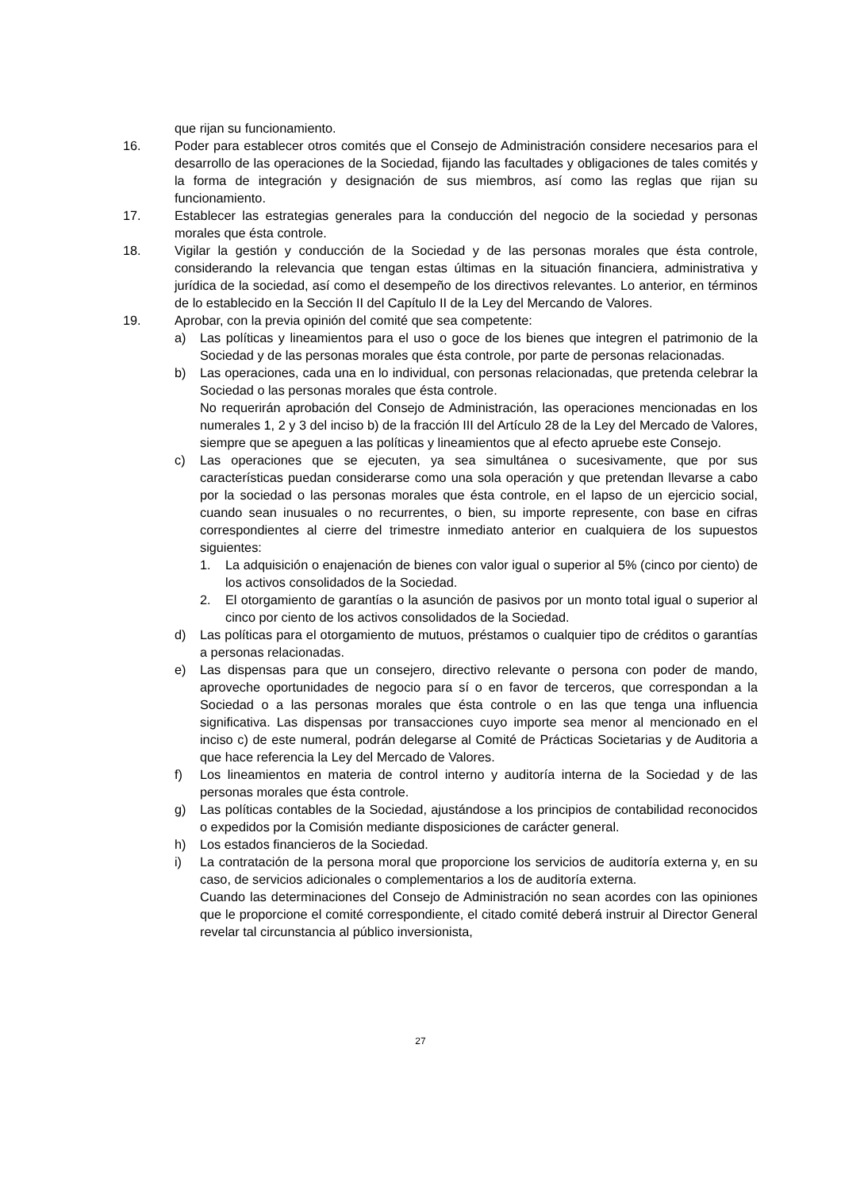que rijan su funcionamiento.
16. Poder para establecer otros comités que el Consejo de Administración considere necesarios para el desarrollo de las operaciones de la Sociedad, fijando las facultades y obligaciones de tales comités y la forma de integración y designación de sus miembros, así como las reglas que rijan su funcionamiento.
17. Establecer las estrategias generales para la conducción del negocio de la sociedad y personas morales que ésta controle.
18. Vigilar la gestión y conducción de la Sociedad y de las personas morales que ésta controle, considerando la relevancia que tengan estas últimas en la situación financiera, administrativa y jurídica de la sociedad, así como el desempeño de los directivos relevantes. Lo anterior, en términos de lo establecido en la Sección II del Capítulo II de la Ley del Mercando de Valores.
19. Aprobar, con la previa opinión del comité que sea competente:
a) Las políticas y lineamientos para el uso o goce de los bienes que integren el patrimonio de la Sociedad y de las personas morales que ésta controle, por parte de personas relacionadas.
b) Las operaciones, cada una en lo individual, con personas relacionadas, que pretenda celebrar la Sociedad o las personas morales que ésta controle.
No requerirán aprobación del Consejo de Administración, las operaciones mencionadas en los numerales 1, 2 y 3 del inciso b) de la fracción III del Artículo 28 de la Ley del Mercado de Valores, siempre que se apeguen a las políticas y lineamientos que al efecto apruebe este Consejo.
c) Las operaciones que se ejecuten, ya sea simultánea o sucesivamente, que por sus características puedan considerarse como una sola operación y que pretendan llevarse a cabo por la sociedad o las personas morales que ésta controle, en el lapso de un ejercicio social, cuando sean inusuales o no recurrentes, o bien, su importe represente, con base en cifras correspondientes al cierre del trimestre inmediato anterior en cualquiera de los supuestos siguientes:
1. La adquisición o enajenación de bienes con valor igual o superior al 5% (cinco por ciento) de los activos consolidados de la Sociedad.
2. El otorgamiento de garantías o la asunción de pasivos por un monto total igual o superior al cinco por ciento de los activos consolidados de la Sociedad.
d) Las políticas para el otorgamiento de mutuos, préstamos o cualquier tipo de créditos o garantías a personas relacionadas.
e) Las dispensas para que un consejero, directivo relevante o persona con poder de mando, aproveche oportunidades de negocio para sí o en favor de terceros, que correspondan a la Sociedad o a las personas morales que ésta controle o en las que tenga una influencia significativa. Las dispensas por transacciones cuyo importe sea menor al mencionado en el inciso c) de este numeral, podrán delegarse al Comité de Prácticas Societarias y de Auditoria a que hace referencia la Ley del Mercado de Valores.
f) Los lineamientos en materia de control interno y auditoría interna de la Sociedad y de las personas morales que ésta controle.
g) Las políticas contables de la Sociedad, ajustándose a los principios de contabilidad reconocidos o expedidos por la Comisión mediante disposiciones de carácter general.
h) Los estados financieros de la Sociedad.
i) La contratación de la persona moral que proporcione los servicios de auditoría externa y, en su caso, de servicios adicionales o complementarios a los de auditoría externa.
Cuando las determinaciones del Consejo de Administración no sean acordes con las opiniones que le proporcione el comité correspondiente, el citado comité deberá instruir al Director General revelar tal circunstancia al público inversionista,
27